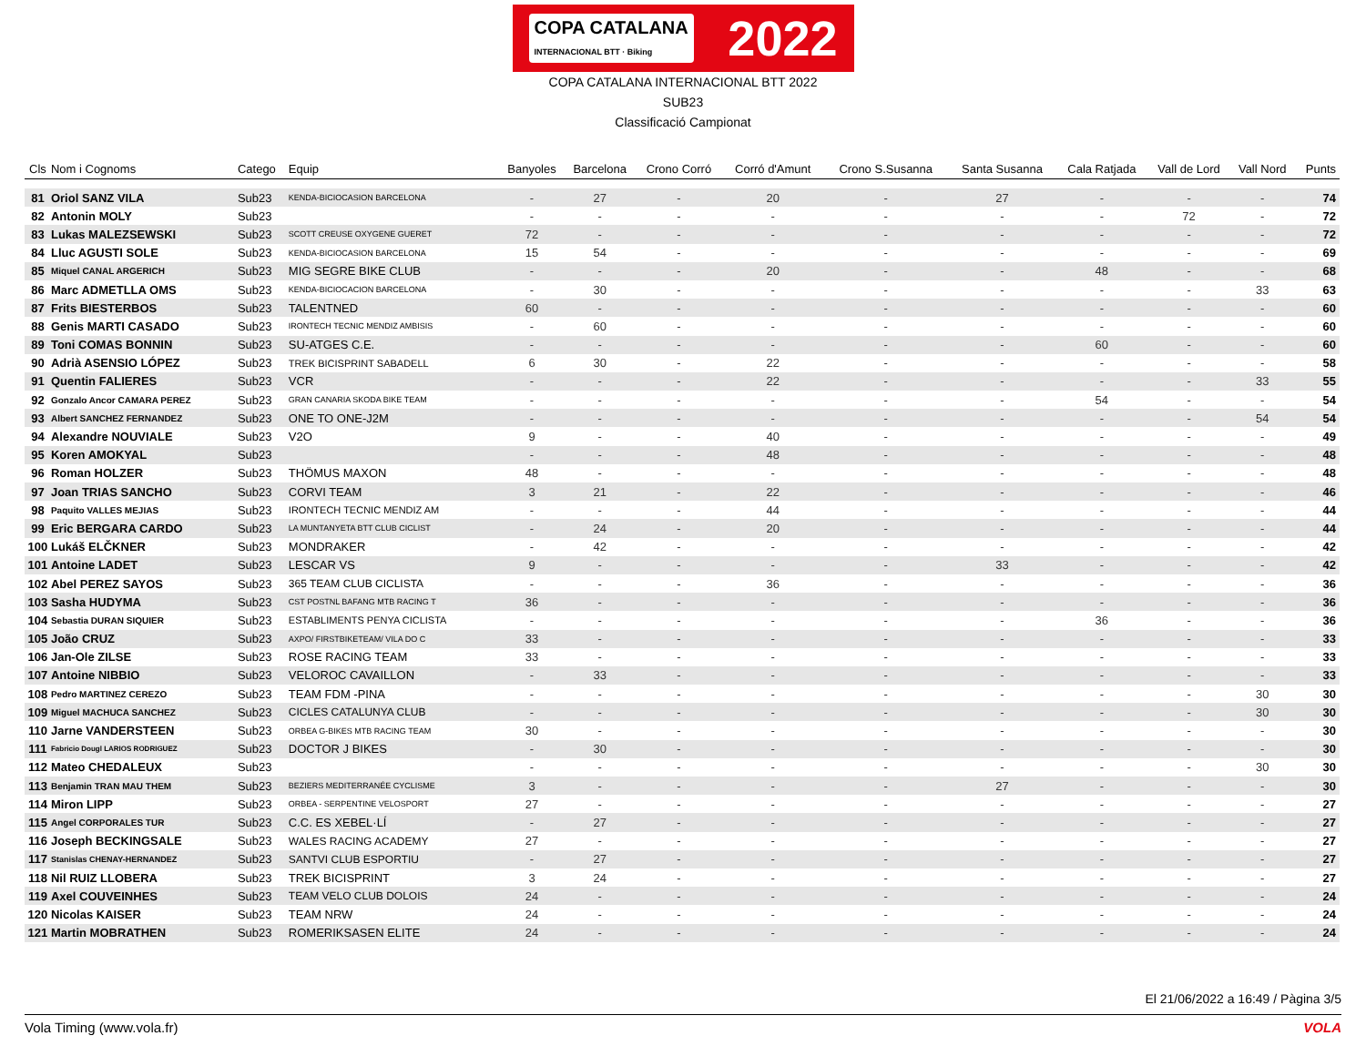COPA CATALANA
INTERNACIONAL BTT · Biking 2022
COPA CATALANA INTERNACIONAL BTT 2022
SUB23
Classificació Campionat
| Cls | Nom i Cognoms | Catego | Equip | Banyoles | Barcelona | Crono Corró | Corró d'Amunt | Crono S.Susanna | Santa Susanna | Cala Ratjada | Vall de Lord | Vall Nord | Punts |
| --- | --- | --- | --- | --- | --- | --- | --- | --- | --- | --- | --- | --- | --- |
| 81 | Oriol SANZ VILA | Sub23 | KENDA-BICIOCASION BARCELONA | - | 27 | - | 20 | - | 27 | - | - | - | 74 |
| 82 | Antonin MOLY | Sub23 | | - | - | - | - | - | - | - | 72 | - | 72 |
| 83 | Lukas MALEZSEWSKI | Sub23 | SCOTT CREUSE OXYGENE GUERET | 72 | - | - | - | - | - | - | - | - | 72 |
| 84 | Lluc AGUSTI SOLE | Sub23 | KENDA-BICIOCASION BARCELONA | 15 | 54 | - | - | - | - | - | - | - | 69 |
| 85 | Miquel CANAL ARGERICH | Sub23 | MIG SEGRE BIKE CLUB | - | - | - | 20 | - | - | 48 | - | - | 68 |
| 86 | Marc ADMETLLA OMS | Sub23 | KENDA-BICIOCACION BARCELONA | - | 30 | - | - | - | - | - | - | 33 | 63 |
| 87 | Frits BIESTERBOS | Sub23 | TALENTNED | 60 | - | - | - | - | - | - | - | - | 60 |
| 88 | Genis MARTI CASADO | Sub23 | IRONTECH TECNIC MENDIZ AMBISIS | - | 60 | - | - | - | - | - | - | - | 60 |
| 89 | Toni COMAS BONNIN | Sub23 | SU-ATGES C.E. | - | - | - | - | - | - | 60 | - | - | 60 |
| 90 | Adrià ASENSIO LÓPEZ | Sub23 | TREK BICISPRINT SABADELL | 6 | 30 | - | 22 | - | - | - | - | - | 58 |
| 91 | Quentin FALIERES | Sub23 | VCR | - | - | - | 22 | - | - | - | - | 33 | 55 |
| 92 | Gonzalo Ancor CAMARA PEREZ | Sub23 | GRAN CANARIA SKODA BIKE TEAM | - | - | - | - | - | - | 54 | - | - | 54 |
| 93 | Albert SANCHEZ FERNANDEZ | Sub23 | ONE TO ONE-J2M | - | - | - | - | - | - | - | - | 54 | 54 |
| 94 | Alexandre NOUVIALE | Sub23 | V2O | 9 | - | - | 40 | - | - | - | - | - | 49 |
| 95 | Koren AMOKYAL | Sub23 | | - | - | - | 48 | - | - | - | - | - | 48 |
| 96 | Roman HOLZER | Sub23 | THÖMUS MAXON | 48 | - | - | - | - | - | - | - | - | 48 |
| 97 | Joan TRIAS SANCHO | Sub23 | CORVI TEAM | 3 | 21 | - | 22 | - | - | - | - | - | 46 |
| 98 | Paquito VALLES MEJIAS | Sub23 | IRONTECH TECNIC MENDIZ AM | - | - | - | 44 | - | - | - | - | - | 44 |
| 99 | Eric BERGARA CARDO | Sub23 | LA MUNTANYETA BTT CLUB CICLIST | - | 24 | - | 20 | - | - | - | - | - | 44 |
| 100 | Lukáš ELČKNER | Sub23 | MONDRAKER | - | 42 | - | - | - | - | - | - | - | 42 |
| 101 | Antoine LADET | Sub23 | LESCAR VS | 9 | - | - | - | - | 33 | - | - | - | 42 |
| 102 | Abel PEREZ SAYOS | Sub23 | 365 TEAM CLUB CICLISTA | - | - | - | 36 | - | - | - | - | - | 36 |
| 103 | Sasha HUDYMA | Sub23 | CST POSTNL BAFANG MTB RACING T | 36 | - | - | - | - | - | - | - | - | 36 |
| 104 | Sebastia DURAN SIQUIER | Sub23 | ESTABLIMENTS PENYA CICLISTA | - | - | - | - | - | - | 36 | - | - | 36 |
| 105 | João CRUZ | Sub23 | AXPO/ FIRSTBIKETEAM/ VILA DO C | 33 | - | - | - | - | - | - | - | - | 33 |
| 106 | Jan-Ole ZILSE | Sub23 | ROSE RACING TEAM | 33 | - | - | - | - | - | - | - | - | 33 |
| 107 | Antoine NIBBIO | Sub23 | VELOROC CAVAILLON | - | 33 | - | - | - | - | - | - | - | 33 |
| 108 | Pedro MARTINEZ CEREZO | Sub23 | TEAM FDM -PINA | - | - | - | - | - | - | - | - | 30 | 30 |
| 109 | Miguel MACHUCA SANCHEZ | Sub23 | CICLES CATALUNYA CLUB | - | - | - | - | - | - | - | - | 30 | 30 |
| 110 | Jarne VANDERSTEEN | Sub23 | ORBEA G-BIKES MTB RACING TEAM | 30 | - | - | - | - | - | - | - | - | 30 |
| 111 | Fabricio Dougl LARIOS RODRIGUEZ | Sub23 | DOCTOR J BIKES | - | 30 | - | - | - | - | - | - | - | 30 |
| 112 | Mateo CHEDALEUX | Sub23 | | - | - | - | - | - | - | - | - | 30 | 30 |
| 113 | Benjamin TRAN MAU THEM | Sub23 | BEZIERS MEDITERRANÉE CYCLISME | 3 | - | - | - | - | 27 | - | - | - | 30 |
| 114 | Miron LIPP | Sub23 | ORBEA - SERPENTINE VELOSPORT | 27 | - | - | - | - | - | - | - | - | 27 |
| 115 | Angel CORPORALES TUR | Sub23 | C.C. ES XEBEL·LÍ | - | 27 | - | - | - | - | - | - | - | 27 |
| 116 | Joseph BECKINGSALE | Sub23 | WALES RACING ACADEMY | 27 | - | - | - | - | - | - | - | - | 27 |
| 117 | Stanislas CHENAY-HERNANDEZ | Sub23 | SANTVI CLUB ESPORTIU | - | 27 | - | - | - | - | - | - | - | 27 |
| 118 | Nil RUIZ LLOBERA | Sub23 | TREK BICISPRINT | 3 | 24 | - | - | - | - | - | - | - | 27 |
| 119 | Axel COUVEINHES | Sub23 | TEAM VELO CLUB DOLOIS | 24 | - | - | - | - | - | - | - | - | 24 |
| 120 | Nicolas KAISER | Sub23 | TEAM NRW | 24 | - | - | - | - | - | - | - | - | 24 |
| 121 | Martin MOBRATHEN | Sub23 | ROMERIKSASEN ELITE | 24 | - | - | - | - | - | - | - | - | 24 |
El 21/06/2022 a 16:49 / Pàgina 3/5
Vola Timing (www.vola.fr) VOLA